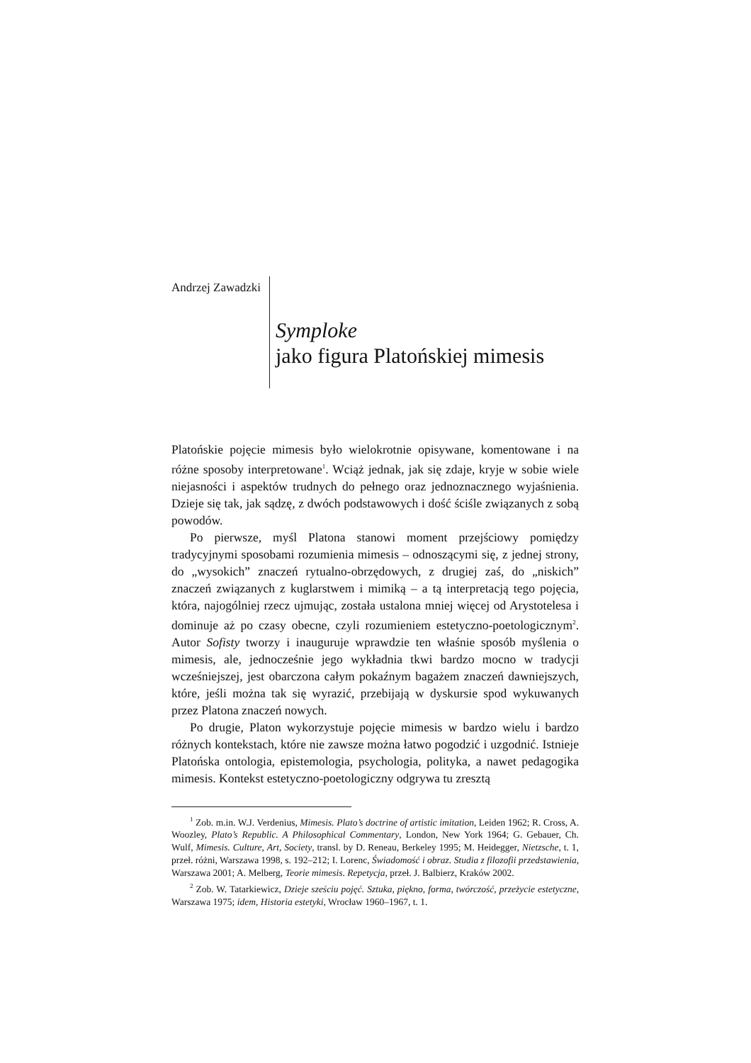Andrzej Zawadzki
Symploke
jako figura Platońskiej mimesis
Platońskie pojęcie mimesis było wielokrotnie opisywane, komentowane i na różne sposoby interpretowane<sup>1</sup>. Wciąż jednak, jak się zdaje, kryje w sobie wiele niejasności i aspektów trudnych do pełnego oraz jednoznacznego wyjaśnienia. Dzieje się tak, jak sądzę, z dwóch podstawowych i dość ściśle związanych z sobą powodów.
Po pierwsze, myśl Platona stanowi moment przejściowy pomiędzy tradycyjnymi sposobami rozumienia mimesis – odnoszącymi się, z jednej strony, do „wysokich” znaczeń rytualno-obrzędowych, z drugiej zaś, do „niskich” znaczeń związanych z kuglarstwem i mimiką – a tą interpretacją tego pojęcia, która, najogólniej rzecz ujmując, została ustalona mniej więcej od Arystotelesa i dominuje aż po czasy obecne, czyli rozumieniem estetyczno-poetologicznym<sup>2</sup>. Autor Sofisty tworzy i inauguruje wprawdzie ten właśnie sposób myślenia o mimesis, ale, jednocześnie jego wykładnia tkwi bardzo mocno w tradycji wcześniejszej, jest obarczona całym pokaźnym bagażem znaczeń dawniejszych, które, jeśli można tak się wyrazić, przebijają w dyskursie spod wykuwanych przez Platona znaczeń nowych.
Po drugie, Platon wykorzystuje pojęcie mimesis w bardzo wielu i bardzo różnych kontekstach, które nie zawsze można łatwo pogodzić i uzgodnić. Istnieje Platońska ontologia, epistemologia, psychologia, polityka, a nawet pedagogika mimesis. Kontekst estetyczno-poetologiczny odgrywa tu zresztą
<sup>1</sup> Zob. m.in. W.J. Verdenius, Mimesis. Plato’s doctrine of artistic imitation, Leiden 1962; R. Cross, A. Woozley, Plato’s Republic. A Philosophical Commentary, London, New York 1964; G. Gebauer, Ch. Wulf, Mimesis. Culture, Art, Society, transl. by D. Reneau, Berkeley 1995; M. Heidegger, Nietzsche, t. 1, przeł. różni, Warszawa 1998, s. 192–212; I. Lorenc, Świadomość i obraz. Studia z filozofii przedstawienia, Warszawa 2001; A. Melberg, Teorie mimesis. Repetycja, przeł. J. Balbierz, Kraków 2002.
<sup>2</sup> Zob. W. Tatarkiewicz, Dzieje sześciu pojęć. Sztuka, piękno, forma, twórczość, przeżycie estetyczne, Warszawa 1975; idem, Historia estetyki, Wrocław 1960–1967, t. 1.